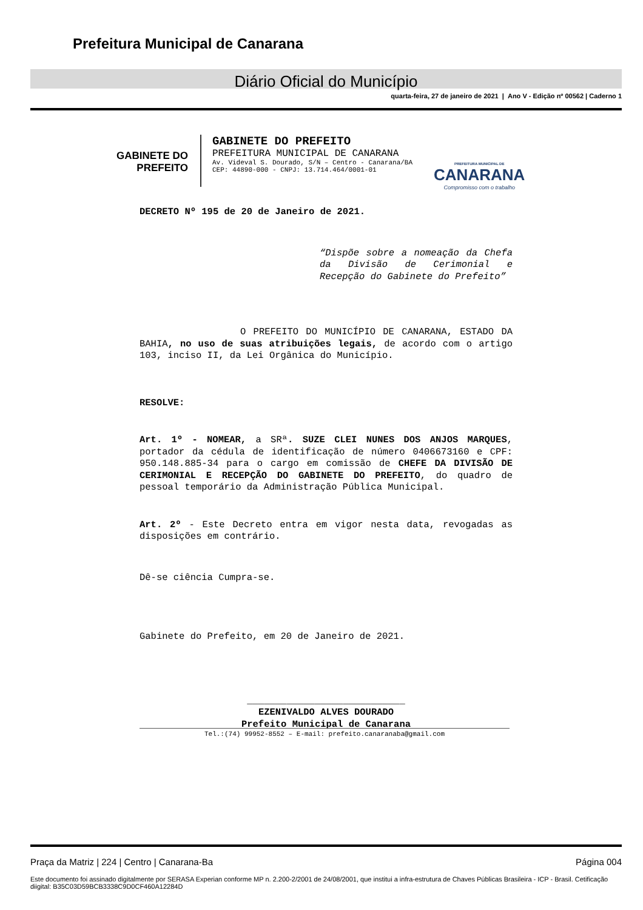Prefeitura Municipal de Canarana
Diário Oficial do Município
quarta-feira, 27 de janeiro de 2021 | Ano V - Edição nº 00562 | Caderno 1
GABINETE DO
PREFEITO
GABINETE DO PREFEITO
PREFEITURA MUNICIPAL DE CANARANA
Av. Videval S. Dourado, S/N – Centro - Canarana/BA
CEP: 44890-000 - CNPJ: 13.714.464/0001-01
PREFEITURA MUNICIPAL DE
CANARANA
Compromisso com o trabalho
DECRETO Nº 195 de 20 de Janeiro de 2021.
“Dispõe sobre a nomeação da Chefa da Divisão de Cerimonial e Recepção do Gabinete do Prefeito”
O PREFEITO DO MUNICÍPIO DE CANARANA, ESTADO DA BAHIA, no uso de suas atribuições legais, de acordo com o artigo 103, inciso II, da Lei Orgânica do Município.
RESOLVE:
Art. 1º - NOMEAR, a SRª. SUZE CLEI NUNES DOS ANJOS MARQUES, portador da cédula de identificação de número 0406673160 e CPF: 950.148.885-34 para o cargo em comissão de CHEFE DA DIVISÃO DE CERIMONIAL E RECEPÇÃO DO GABINETE DO PREFEITO, do quadro de pessoal temporário da Administração Pública Municipal.
Art. 2º - Este Decreto entra em vigor nesta data, revogadas as disposições em contrário.
Dê-se ciência Cumpra-se.
Gabinete do Prefeito, em 20 de Janeiro de 2021.
____________________________
EZENIVALDO ALVES DOURADO
Prefeito Municipal de Canarana
Tel.:(74) 99952-8552 – E-mail: prefeito.canaranaba@gmail.com
Praça da Matriz | 224 | Centro | Canarana-Ba Página 004
Este documento foi assinado digitalmente por SERASA Experian conforme MP n. 2.200-2/2001 de 24/08/2001, que institui a infra-estrutura de Chaves Públicas Brasileira - ICP - Brasil. Cetificação diigital: B35C03D59BCB3338C9D0CF460A12284D